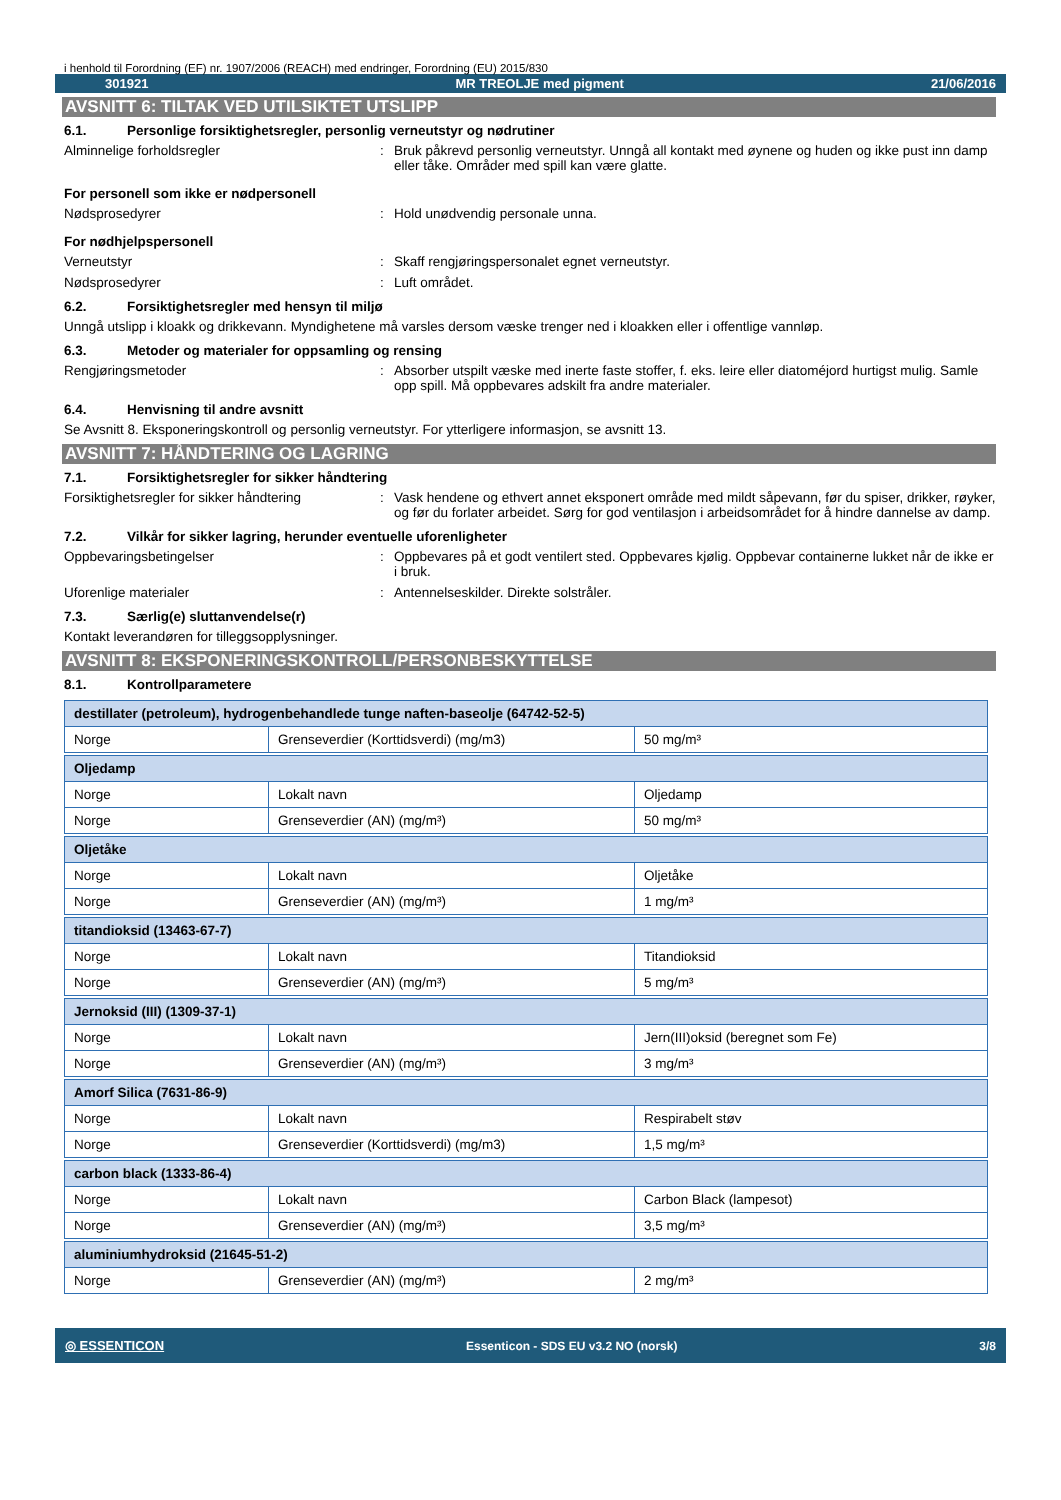i henhold til Forordning (EF) nr. 1907/2006 (REACH) med endringer, Forordning (EU) 2015/830
301921 MR TREOLJE med pigment 21/06/2016
AVSNITT 6: TILTAK VED UTILSIKTET UTSLIPP
6.1. Personlige forsiktighetsregler, personlig verneutstyr og nødrutiner
Alminnelige forholdsregler: Bruk påkrevd personlig verneutstyr. Unngå all kontakt med øynene og huden og ikke pust inn damp eller tåke. Områder med spill kan være glatte.
For personell som ikke er nødpersonell
Nødsprosedyrer: Hold unødvendig personale unna.
For nødhjelpspersonell
Verneutstyr: Skaff rengjøringspersonalet egnet verneutstyr.
Nødsprosedyrer: Luft området.
6.2. Forsiktighetsregler med hensyn til miljø
Unngå utslipp i kloakk og drikkevann. Myndighetene må varsles dersom væske trenger ned i kloakken eller i offentlige vannløp.
6.3. Metoder og materialer for oppsamling og rensing
Rengjøringsmetoder: Absorber utspilt væske med inerte faste stoffer, f. eks. leire eller diatoméjord hurtigst mulig. Samle opp spill. Må oppbevares adskilt fra andre materialer.
6.4. Henvisning til andre avsnitt
Se Avsnitt 8. Eksponeringskontroll og personlig verneutstyr. For ytterligere informasjon, se avsnitt 13.
AVSNITT 7: HÅNDTERING OG LAGRING
7.1. Forsiktighetsregler for sikker håndtering
Forsiktighetsregler for sikker håndtering: Vask hendene og ethvert annet eksponert område med mildt såpevann, før du spiser, drikker, røyker, og før du forlater arbeidet. Sørg for god ventilasjon i arbeidsområdet for å hindre dannelse av damp.
7.2. Vilkår for sikker lagring, herunder eventuelle uforenligheter
Oppbevaringsbetingelser: Oppbevares på et godt ventilert sted. Oppbevares kjølig. Oppbevar containerne lukket når de ikke er i bruk.
Uforenlige materialer: Antennelseskilder. Direkte solstråler.
7.3. Særlig(e) sluttanvendelse(r)
Kontakt leverandøren for tilleggsopplysninger.
AVSNITT 8: EKSPONERINGSKONTROLL/PERSONBESKYTTELSE
8.1. Kontrollparametere
| destillater (petroleum), hydrogenbehandlede tunge naften-baseolje (64742-52-5) | | |
| Norge | Grenseverdier (Korttidsverdi) (mg/m3) | 50 mg/m³ |
| Oljedamp | | |
| Norge | Lokalt navn | Oljedamp |
| Norge | Grenseverdier (AN) (mg/m³) | 50 mg/m³ |
| Oljetåke | | |
| Norge | Lokalt navn | Oljetåke |
| Norge | Grenseverdier (AN) (mg/m³) | 1 mg/m³ |
| titandioksid (13463-67-7) | | |
| Norge | Lokalt navn | Titandioksid |
| Norge | Grenseverdier (AN) (mg/m³) | 5 mg/m³ |
| Jernoksid (III) (1309-37-1) | | |
| Norge | Lokalt navn | Jern(III)oksid (beregnet som Fe) |
| Norge | Grenseverdier (AN) (mg/m³) | 3 mg/m³ |
| Amorf Silica (7631-86-9) | | |
| Norge | Lokalt navn | Respirabelt støv |
| Norge | Grenseverdier (Korttidsverdi) (mg/m3) | 1,5 mg/m³ |
| carbon black (1333-86-4) | | |
| Norge | Lokalt navn | Carbon Black (lampesot) |
| Norge | Grenseverdier (AN) (mg/m³) | 3,5 mg/m³ |
| aluminiumhydroksid (21645-51-2) | | |
| Norge | Grenseverdier (AN) (mg/m³) | 2 mg/m³ |
◎ ESSENTICON Essenticon - SDS EU v3.2 NO (norsk) 3/8